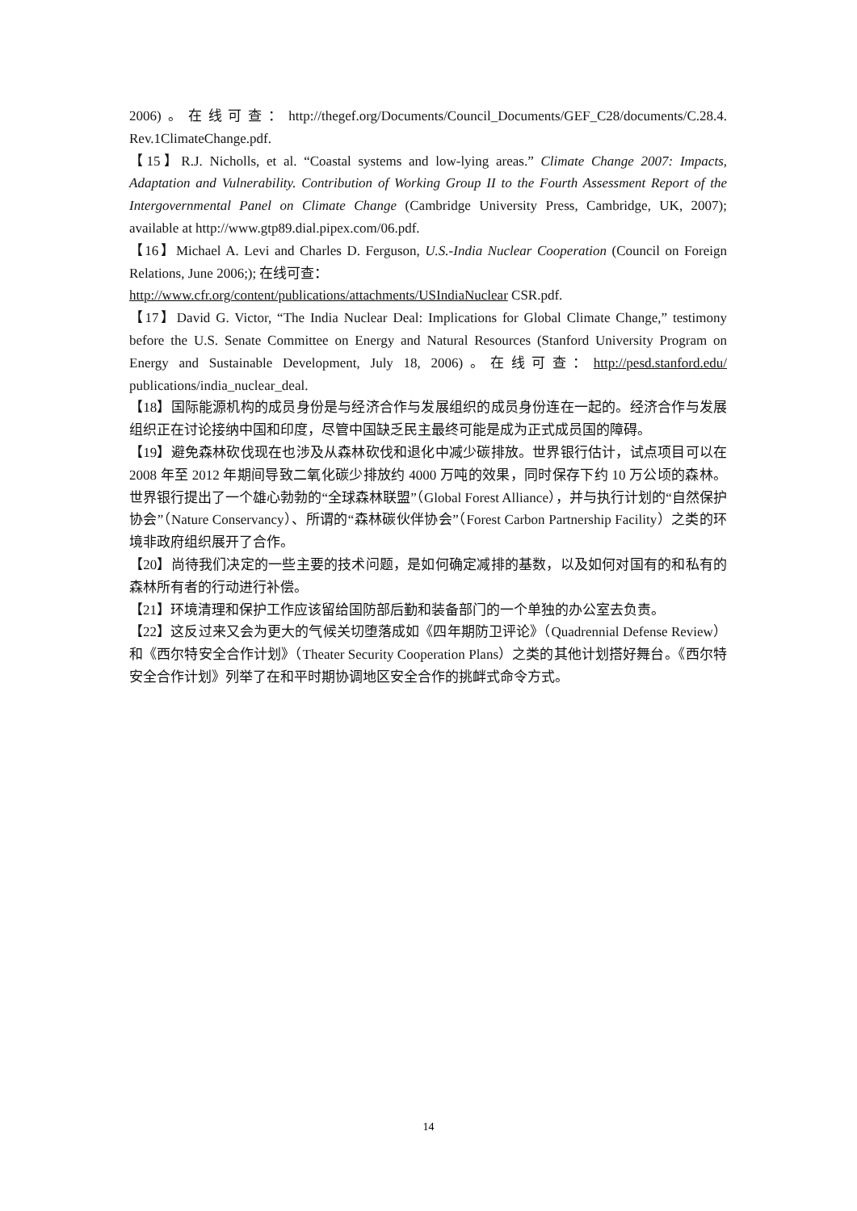2006)。在线可查：http://thegef.org/Documents/Council_Documents/GEF_C28/documents/C.28.4. Rev.1ClimateChange.pdf.
【15】R.J. Nicholls, et al. “Coastal systems and low-lying areas.” Climate Change 2007: Impacts, Adaptation and Vulnerability. Contribution of Working Group II to the Fourth Assessment Report of the Intergovernmental Panel on Climate Change (Cambridge University Press, Cambridge, UK, 2007); available at http://www.gtp89.dial.pipex.com/06.pdf.
【16】Michael A. Levi and Charles D. Ferguson, U.S.-India Nuclear Cooperation (Council on Foreign Relations, June 2006;); 在线可查：
http://www.cfr.org/content/publications/attachments/USIndiaNuclear CSR.pdf.
【17】David G. Victor, “The India Nuclear Deal: Implications for Global Climate Change,” testimony before the U.S. Senate Committee on Energy and Natural Resources (Stanford University Program on Energy and Sustainable Development, July 18, 2006)。在线可查：http://pesd.stanford.edu/ publications/india_nuclear_deal.
【18】国际能源机构的成员身份是与经济合作与发展组织的成员身份连在一起的。经济合作与发展组织正在讨论接纳中国和印度，尽管中国缺乏民主最终可能是成为正式成员国的障碍。
【19】避免森林砍伐现在也涉及从森林砍伐和退化中减少碳排放。世界银行估计，试点项目可以在 2008 年至 2012 年期间导致二氧化碳少排放约 4000 万吨的效果，同时保存下约 10 万公顷的森林。世界银行提出了一个雄心勃勃的“全球森林联盟”（Global Forest Alliance），并与执行计划的“自然保护协会”（Nature Conservancy）、所谓的“森林碳伙伴协会”（Forest Carbon Partnership Facility）之类的环境非政府组织展开了合作。
【20】尚待我们决定的一些主要的技术问题，是如何确定减排的基数，以及如何对国有的和私有的森林所有者的行动进行补偿。
【21】环境清理和保护工作应该留给国防部后勤和装备部门的一个单独的办公室去负责。
【22】这反过来又会为更大的气候关切堕落成如《四年期防卫评论》（Quadrennial Defense Review）和《西尔特安全合作计划》（Theater Security Cooperation Plans）之类的其他计划搭好舞台。《西尔特安全合作计划》列举了在和平时期协调地区安全合作的挑衅式命令方式。
14